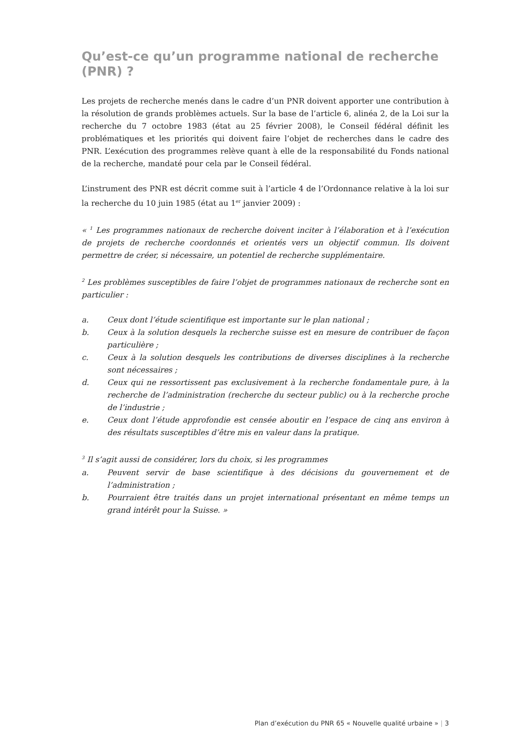Qu’est-ce qu’un programme national de recherche (PNR) ?
Les projets de recherche menés dans le cadre d’un PNR doivent apporter une contribution à la résolution de grands problèmes actuels. Sur la base de l’article 6, alinéa 2, de la Loi sur la recherche du 7 octobre 1983 (état au 25 février 2008), le Conseil fédéral définit les problématiques et les priorités qui doivent faire l’objet de recherches dans le cadre des PNR. L’exécution des programmes relève quant à elle de la responsabilité du Fonds national de la recherche, mandaté pour cela par le Conseil fédéral.
L’instrument des PNR est décrit comme suit à l’article 4 de l’Ordonnance relative à la loi sur la recherche du 10 juin 1985 (état au 1<sup>er</sup> janvier 2009) :
« <sup>1</sup> Les programmes nationaux de recherche doivent inciter à l’élaboration et à l’exécution de projets de recherche coordonnés et orientés vers un objectif commun. Ils doivent permettre de créer, si nécessaire, un potentiel de recherche supplémentaire.
<sup>2</sup> Les problèmes susceptibles de faire l’objet de programmes nationaux de recherche sont en particulier :
a. Ceux dont l’étude scientifique est importante sur le plan national ;
b. Ceux à la solution desquels la recherche suisse est en mesure de contribuer de façon particulière ;
c. Ceux à la solution desquels les contributions de diverses disciplines à la recherche sont nécessaires ;
d. Ceux qui ne ressortissent pas exclusivement à la recherche fondamentale pure, à la recherche de l’administration (recherche du secteur public) ou à la recherche proche de l’industrie ;
e. Ceux dont l’étude approfondie est censée aboutir en l’espace de cinq ans environ à des résultats susceptibles d’être mis en valeur dans la pratique.
<sup>3</sup> Il s’agit aussi de considérer, lors du choix, si les programmes
a. Peuvent servir de base scientifique à des décisions du gouvernement et de l’administration ;
b. Pourraient être traités dans un projet international présentant en même temps un grand intérêt pour la Suisse. »
Plan d’exécution du PNR 65 « Nouvelle qualité urbaine » | 3